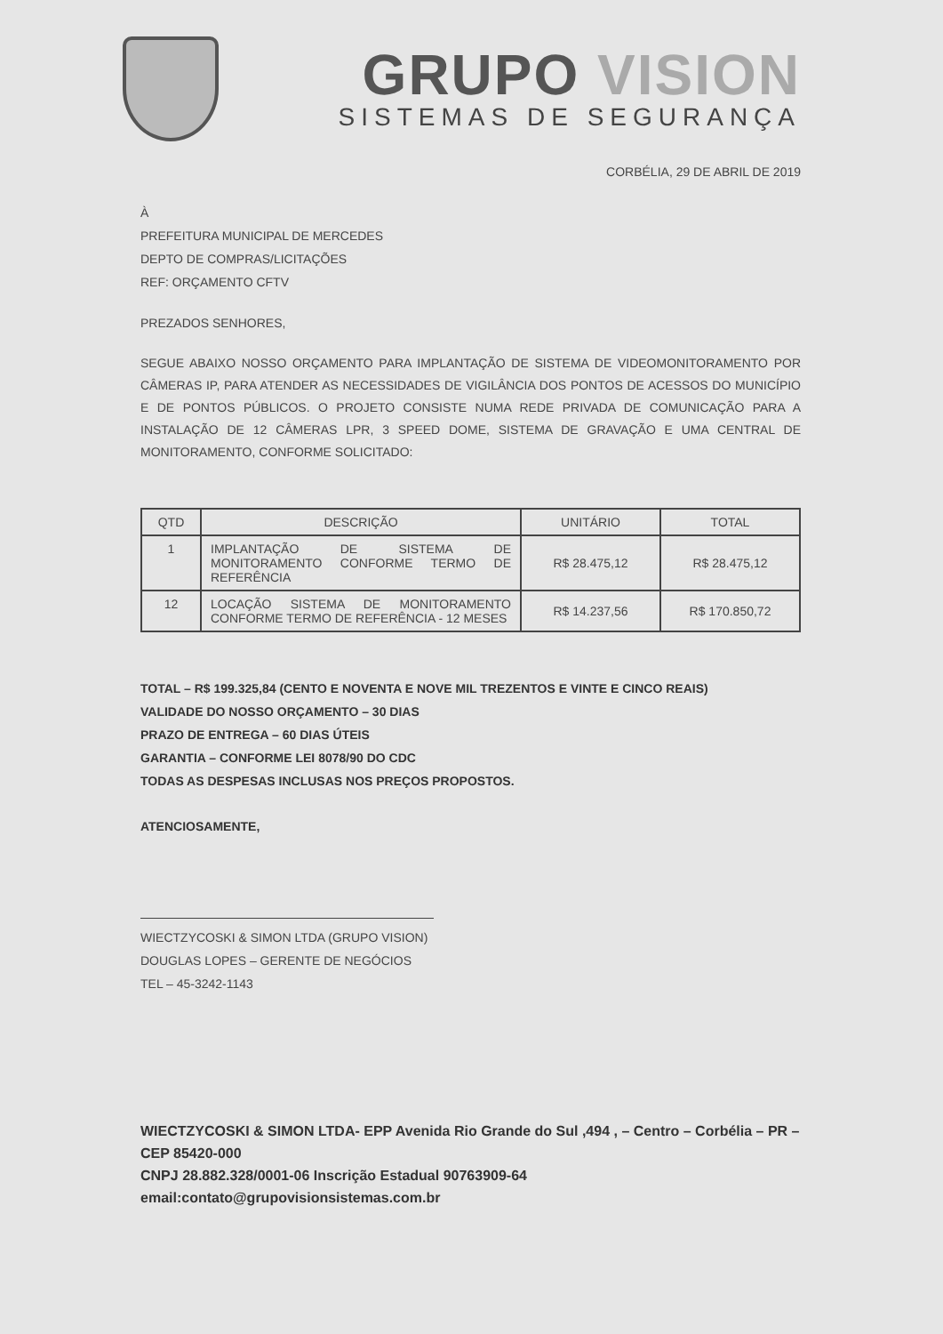GRUPO VISION
SISTEMAS DE SEGURANÇA
CORBÉLIA, 29 DE ABRIL DE 2019
À
PREFEITURA MUNICIPAL DE MERCEDES
DEPTO DE COMPRAS/LICITAÇÕES
REF: ORÇAMENTO CFTV
PREZADOS SENHORES,
SEGUE ABAIXO NOSSO ORÇAMENTO PARA IMPLANTAÇÃO DE SISTEMA DE VIDEOMONITORAMENTO POR CÂMERAS IP, PARA ATENDER AS NECESSIDADES DE VIGILÂNCIA DOS PONTOS DE ACESSOS DO MUNICÍPIO E DE PONTOS PÚBLICOS. O PROJETO CONSISTE NUMA REDE PRIVADA DE COMUNICAÇÃO PARA A INSTALAÇÃO DE 12 CÂMERAS LPR, 3 SPEED DOME, SISTEMA DE GRAVAÇÃO E UMA CENTRAL DE MONITORAMENTO, CONFORME SOLICITADO:
| QTD | DESCRIÇÃO | UNITÁRIO | TOTAL |
| --- | --- | --- | --- |
| 1 | IMPLANTAÇÃO DE SISTEMA DE MONITORAMENTO CONFORME TERMO DE REFERÊNCIA | R$ 28.475,12 | R$ 28.475,12 |
| 12 | LOCAÇÃO SISTEMA DE MONITORAMENTO CONFORME TERMO DE REFERÊNCIA - 12 MESES | R$ 14.237,56 | R$ 170.850,72 |
TOTAL – R$ 199.325,84 (CENTO E NOVENTA E NOVE MIL TREZENTOS E VINTE E CINCO REAIS)
VALIDADE DO NOSSO ORÇAMENTO – 30 DIAS
PRAZO DE ENTREGA – 60 DIAS ÚTEIS
GARANTIA – CONFORME LEI 8078/90 DO CDC
TODAS AS DESPESAS INCLUSAS NOS PREÇOS PROPOSTOS.
ATENCIOSAMENTE,
WIECTZYCOSKI & SIMON LTDA (GRUPO VISION)
DOUGLAS LOPES – GERENTE DE NEGÓCIOS
TEL – 45-3242-1143
WIECTZYCOSKI & SIMON LTDA- EPP Avenida Rio Grande do Sul ,494 , – Centro – Corbélia – PR – CEP 85420-000
CNPJ 28.882.328/0001-06 Inscrição Estadual 90763909-64
email:contato@grupovisionsistemas.com.br